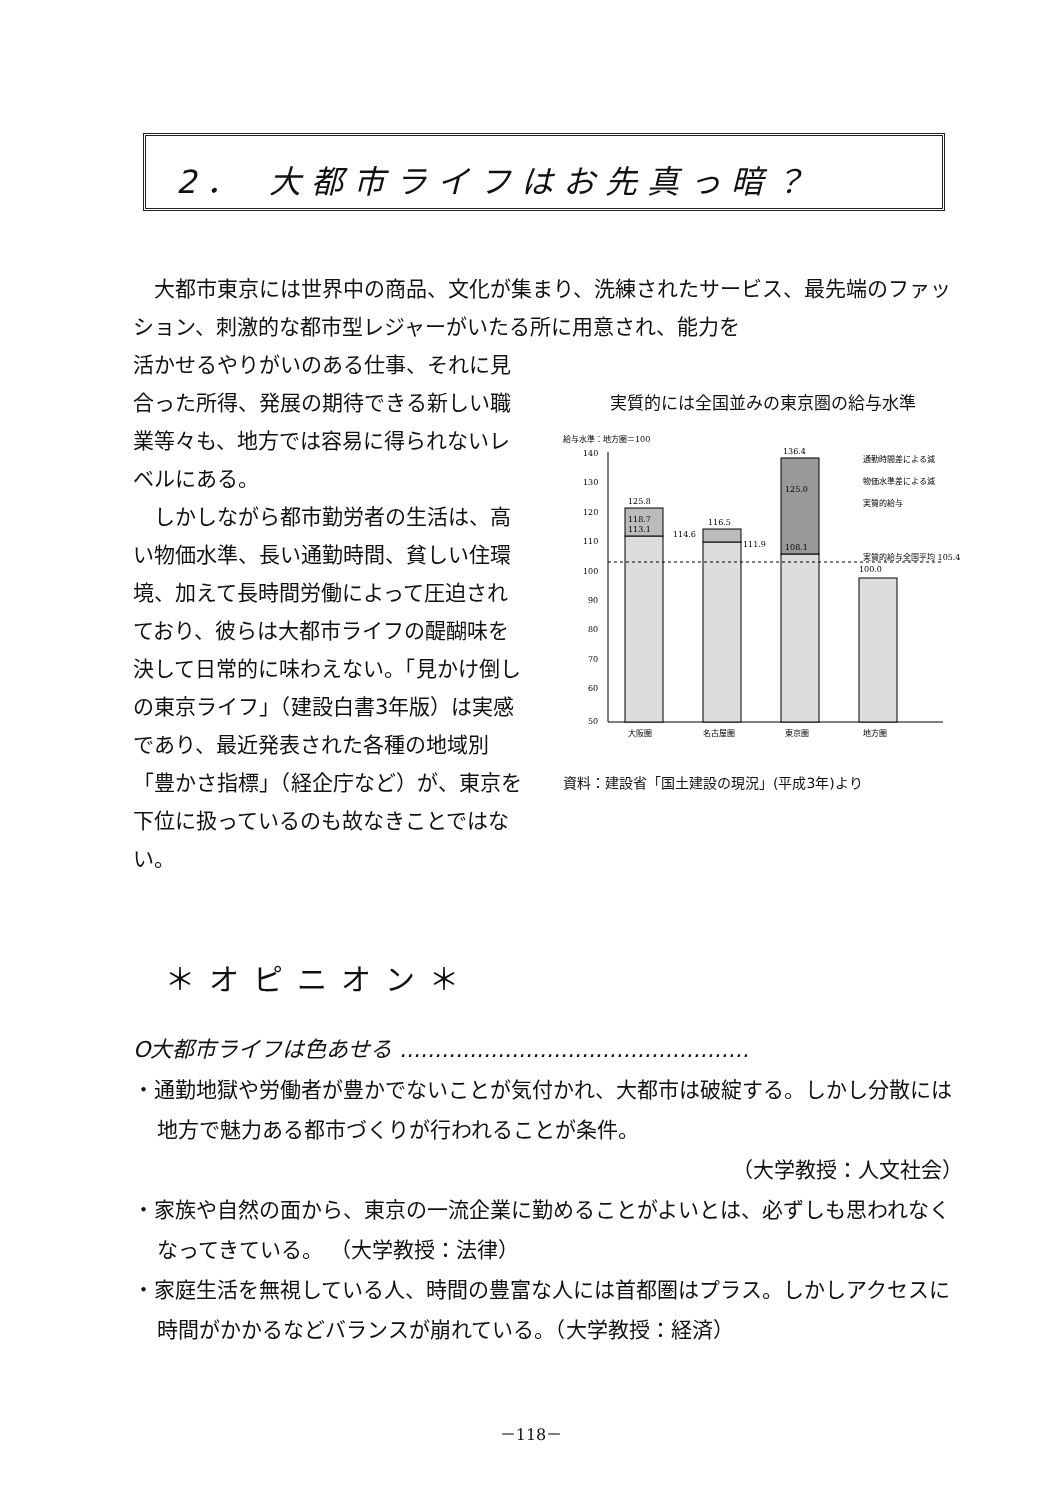2． 大都市ライフはお先真っ暗？
大都市東京には世界中の商品、文化が集まり、洗練されたサービス、最先端のファッション、刺激的な都市型レジャーがいたる所に用意され、能力を
活かせるやりがいのある仕事、それに見合った所得、発展の期待できる新しい職業等々も、地方では容易に得られないレベルにある。
しかしながら都市勤労者の生活は、高い物価水準、長い通勤時間、貧しい住環境、加えて長時間労働によって圧迫されており、彼らは大都市ライフの醍醐味を決して日常的に味わえない。「見かけ倒しの東京ライフ」（建設白書3年版）は実感であり、最近発表された各種の地域別「豊かさ指標」（経企庁など）が、東京を下位に扱っているのも故なきことではない。
実質的には全国並みの東京圏の給与水準
給与水準：地方圏＝100
140
130
120
110
100
90
80
70
60
50
125.8
118.7
113.1
116.5
114.6
111.9
136.4
125.0
108.1
100.0
実質的給与全国平均 105.4
通勤時間差による減
物価水準差による減
実質的給与
大阪圏
名古屋圏
東京圏
地方圏
資料：建設省「国土建設の現況」(平成3年)より
＊オピニオン＊
O大都市ライフは色あせる ..................................................
・通勤地獄や労働者が豊かでないことが気付かれ、大都市は破綻する。しかし分散には地方で魅力ある都市づくりが行われることが条件。
（大学教授：人文社会）
・家族や自然の面から、東京の一流企業に勤めることがよいとは、必ずしも思われなくなってきている。 （大学教授：法律）
・家庭生活を無視している人、時間の豊富な人には首都圏はプラス。しかしアクセスに時間がかかるなどバランスが崩れている。（大学教授：経済）
－118－